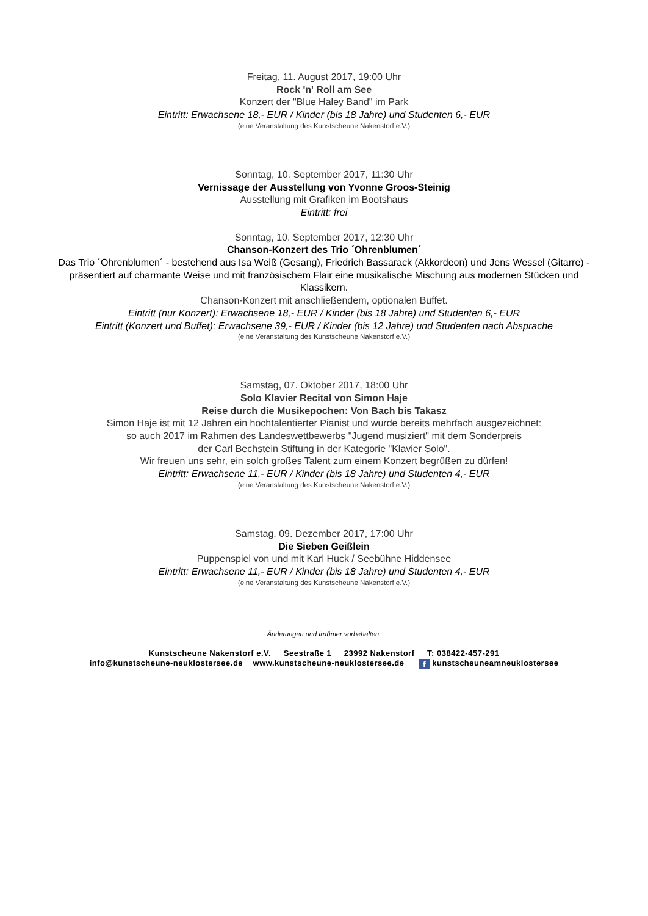Freitag, 11. August 2017, 19:00 Uhr
Rock 'n' Roll am See
Konzert der "Blue Haley Band" im Park
Eintritt: Erwachsene 18,- EUR / Kinder (bis 18 Jahre) und Studenten 6,- EUR
(eine Veranstaltung des Kunstscheune Nakenstorf e.V.)
Sonntag, 10. September 2017, 11:30 Uhr
Vernissage der Ausstellung von Yvonne Groos-Steinig
Ausstellung mit Grafiken im Bootshaus
Eintritt: frei
Sonntag, 10. September 2017, 12:30 Uhr
Chanson-Konzert des Trio ´Ohrenblumen´
Das Trio ´Ohrenblumen´ - bestehend aus Isa Weiß (Gesang), Friedrich Bassarack (Akkordeon) und Jens Wessel (Gitarre) - präsentiert auf charmante Weise und mit französischem Flair eine musikalische Mischung aus modernen Stücken und Klassikern.
Chanson-Konzert mit anschließendem, optionalen Buffet.
Eintritt (nur Konzert): Erwachsene 18,- EUR / Kinder (bis 18 Jahre) und Studenten 6,- EUR
Eintritt (Konzert und Buffet): Erwachsene 39,- EUR / Kinder (bis 12 Jahre) und Studenten nach Absprache
(eine Veranstaltung des Kunstscheune Nakenstorf e.V.)
Samstag, 07. Oktober 2017, 18:00 Uhr
Solo Klavier Recital von Simon Haje
Reise durch die Musikepochen: Von Bach bis Takasz
Simon Haje ist mit 12 Jahren ein hochtalentierter Pianist und wurde bereits mehrfach ausgezeichnet:
so auch 2017 im Rahmen des Landeswettbewerbs "Jugend musiziert" mit dem Sonderpreis
der Carl Bechstein Stiftung in der Kategorie "Klavier Solo".
Wir freuen uns sehr, ein solch großes Talent zum einem Konzert begrüßen zu dürfen!
Eintritt: Erwachsene 11,- EUR / Kinder (bis 18 Jahre) und Studenten 4,- EUR
(eine Veranstaltung des Kunstscheune Nakenstorf e.V.)
Samstag, 09. Dezember 2017, 17:00 Uhr
Die Sieben Geißlein
Puppenspiel von und mit Karl Huck / Seebühne Hiddensee
Eintritt: Erwachsene 11,- EUR / Kinder (bis 18 Jahre) und Studenten 4,- EUR
(eine Veranstaltung des Kunstscheune Nakenstorf e.V.)
Änderungen und Irrtümer vorbehalten.
Kunstscheune Nakenstorf e.V. Seestraße 1 23992 Nakenstorf T: 038422-457-291
info@kunstscheune-neuklostersee.de www.kunstscheune-neuklostersee.de f kunstscheuneamneuklostersee